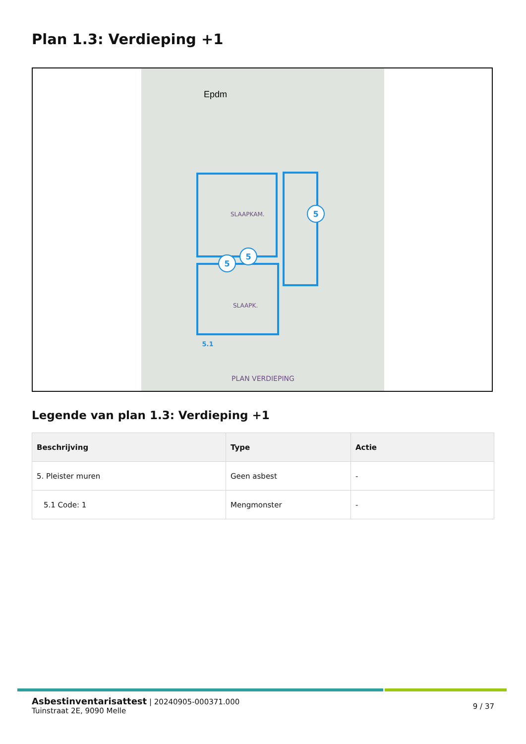Plan 1.3: Verdieping +1
Epdm
SLAAPKAM.
SLAAPK.
PLAN VERDIEPING
5
5
5
5.1
Legende van plan 1.3: Verdieping +1
| Beschrijving | Type | Actie |
| --- | --- | --- |
| 5. Pleister muren | Geen asbest | - |
| 5.1 Code: 1 | Mengmonster | - |
9 / 37
Asbestinventarisattest | 20240905-000371.000
Tuinstraat 2E, 9090 Melle